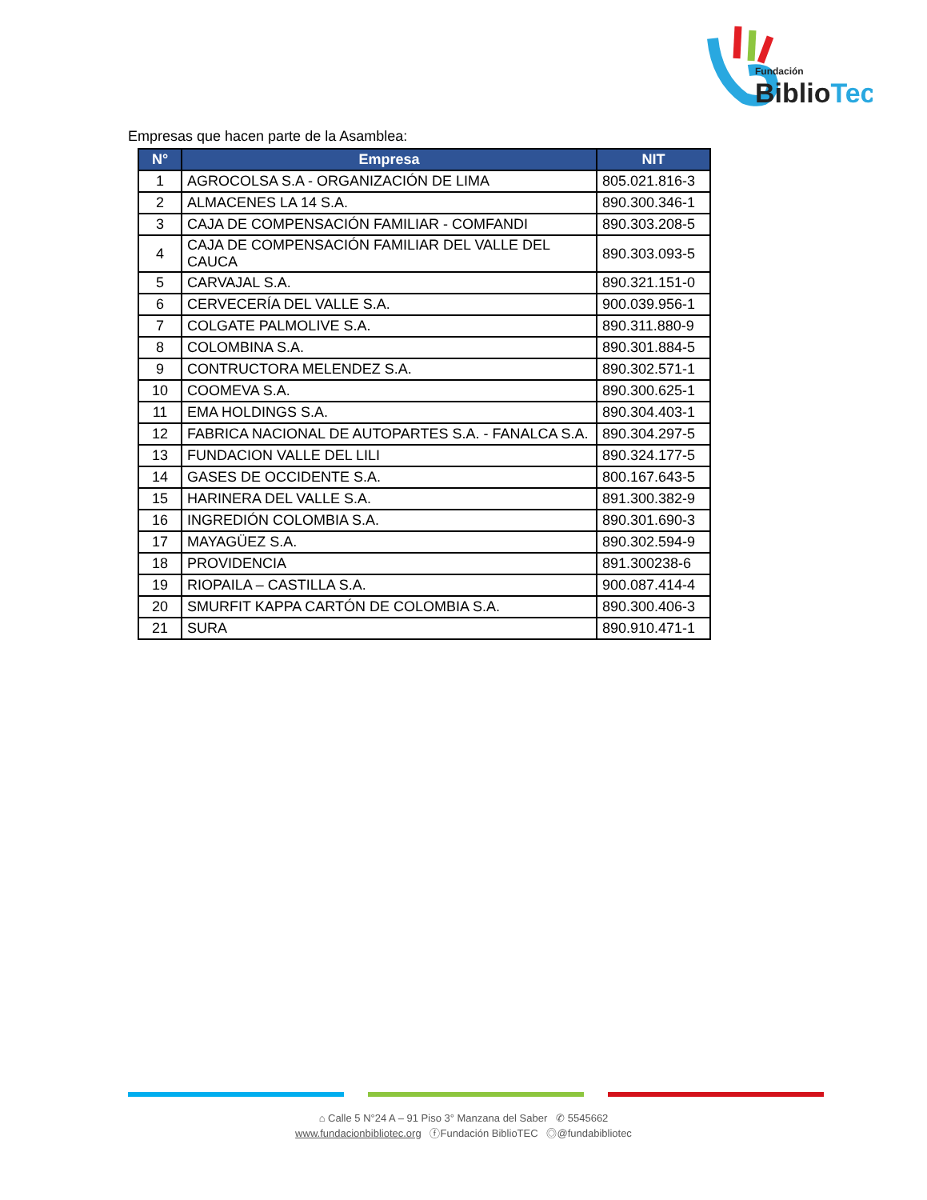Fundación
BiblioTec
Empresas que hacen parte de la Asamblea:
| N° | Empresa | NIT |
| --- | --- | --- |
| 1 | AGROCOLSA S.A - ORGANIZACIÓN DE LIMA | 805.021.816-3 |
| 2 | ALMACENES LA 14 S.A. | 890.300.346-1 |
| 3 | CAJA DE COMPENSACIÓN FAMILIAR - COMFANDI | 890.303.208-5 |
| 4 | CAJA DE COMPENSACIÓN FAMILIAR DEL VALLE DEL CAUCA | 890.303.093-5 |
| 5 | CARVAJAL S.A. | 890.321.151-0 |
| 6 | CERVECERÍA DEL VALLE S.A. | 900.039.956-1 |
| 7 | COLGATE PALMOLIVE S.A. | 890.311.880-9 |
| 8 | COLOMBINA S.A. | 890.301.884-5 |
| 9 | CONTRUCTORA MELENDEZ S.A. | 890.302.571-1 |
| 10 | COOMEVA S.A. | 890.300.625-1 |
| 11 | EMA HOLDINGS S.A. | 890.304.403-1 |
| 12 | FABRICA NACIONAL DE AUTOPARTES S.A. - FANALCA S.A. | 890.304.297-5 |
| 13 | FUNDACION VALLE DEL LILI | 890.324.177-5 |
| 14 | GASES DE OCCIDENTE S.A. | 800.167.643-5 |
| 15 | HARINERA DEL VALLE S.A. | 891.300.382-9 |
| 16 | INGREDIÓN COLOMBIA S.A. | 890.301.690-3 |
| 17 | MAYAGÜEZ S.A. | 890.302.594-9 |
| 18 | PROVIDENCIA | 891.300238-6 |
| 19 | RIOPAILA – CASTILLA S.A. | 900.087.414-4 |
| 20 | SMURFIT KAPPA CARTÓN DE COLOMBIA S.A. | 890.300.406-3 |
| 21 | SURA | 890.910.471-1 |
⌂ Calle 5 N°24 A – 91 Piso 3° Manzana del Saber ✆ 5545662
www.fundacionbibliotec.org ⓕFundación BiblioTEC ◎@fundabibliotec